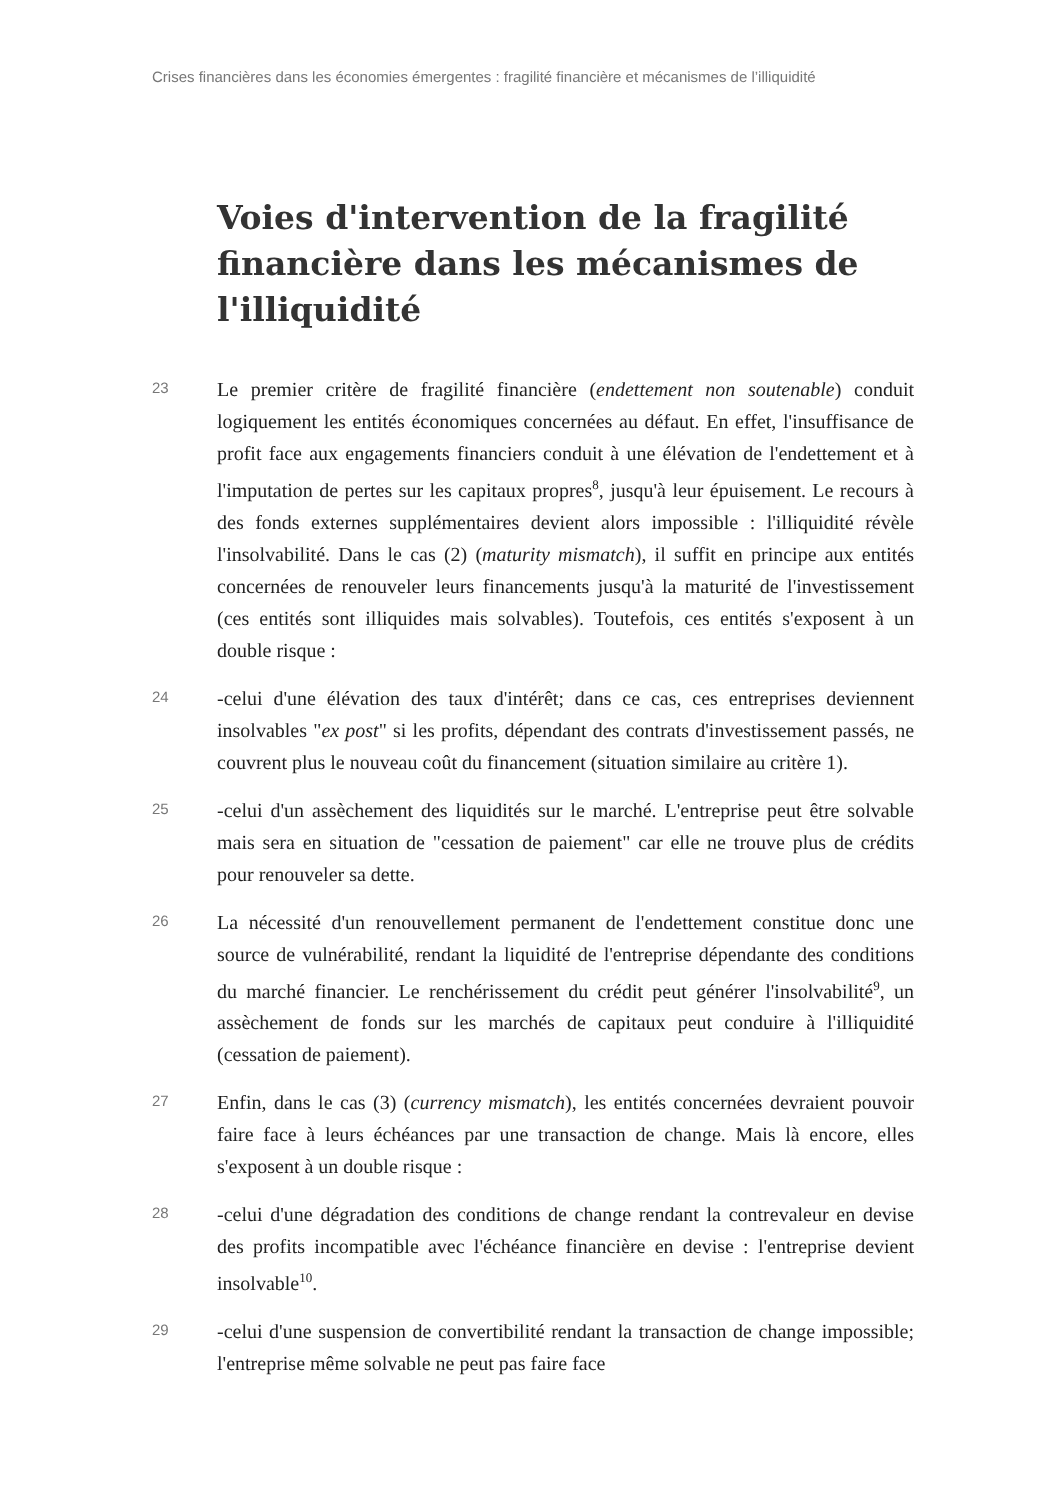Crises financières dans les économies émergentes : fragilité financière et mécanismes de l’illiquidité
Voies d'intervention de la fragilité financière dans les mécanismes de l'illiquidité
23
Le premier critère de fragilité financière (endettement non soutenable) conduit logiquement les entités économiques concernées au défaut. En effet, l'insuffisance de profit face aux engagements financiers conduit à une élévation de l'endettement et à l'imputation de pertes sur les capitaux propres<sup>8</sup>, jusqu'à leur épuisement. Le recours à des fonds externes supplémentaires devient alors impossible : l'illiquidité révèle l'insolvabilité. Dans le cas (2) (maturity mismatch), il suffit en principe aux entités concernées de renouveler leurs financements jusqu'à la maturité de l'investissement (ces entités sont illiquides mais solvables). Toutefois, ces entités s'exposent à un double risque :
24
-celui d'une élévation des taux d'intérêt; dans ce cas, ces entreprises deviennent insolvables "ex post" si les profits, dépendant des contrats d'investissement passés, ne couvrent plus le nouveau coût du financement (situation similaire au critère 1).
25
-celui d'un assèchement des liquidités sur le marché. L'entreprise peut être solvable mais sera en situation de "cessation de paiement" car elle ne trouve plus de crédits pour renouveler sa dette.
26
La nécessité d'un renouvellement permanent de l'endettement constitue donc une source de vulnérabilité, rendant la liquidité de l'entreprise dépendante des conditions du marché financier. Le renchérissement du crédit peut générer l'insolvabilité<sup>9</sup>, un assèchement de fonds sur les marchés de capitaux peut conduire à l'illiquidité (cessation de paiement).
27
Enfin, dans le cas (3) (currency mismatch), les entités concernées devraient pouvoir faire face à leurs échéances par une transaction de change. Mais là encore, elles s'exposent à un double risque :
28
-celui d'une dégradation des conditions de change rendant la contrevaleur en devise des profits incompatible avec l'échéance financière en devise : l'entreprise devient insolvable<sup>10</sup>.
29
-celui d'une suspension de convertibilité rendant la transaction de change impossible; l'entreprise même solvable ne peut pas faire face